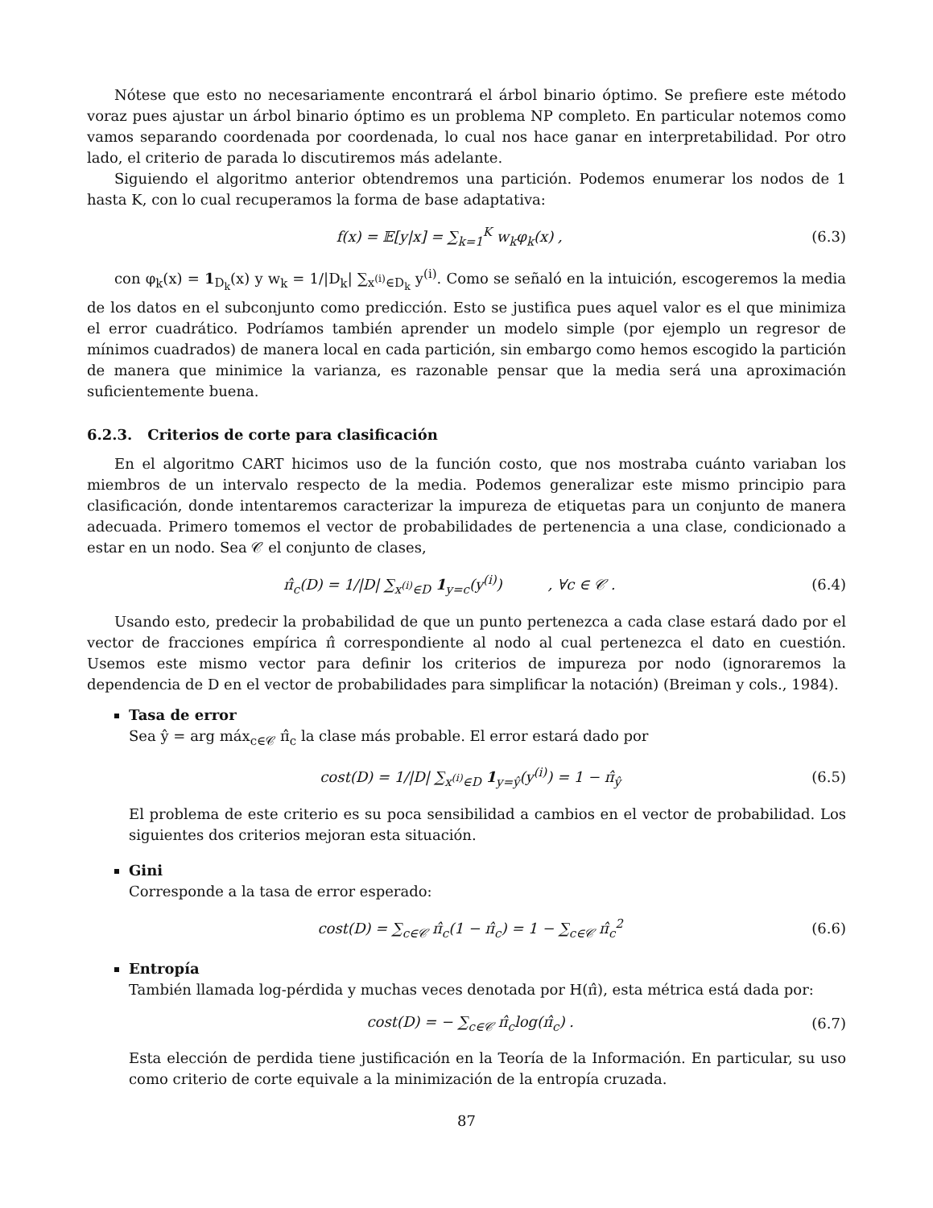Nótese que esto no necesariamente encontrará el árbol binario óptimo. Se prefiere este método voraz pues ajustar un árbol binario óptimo es un problema NP completo. En particular notemos como vamos separando coordenada por coordenada, lo cual nos hace ganar en interpretabilidad. Por otro lado, el criterio de parada lo discutiremos más adelante.
Siguiendo el algoritmo anterior obtendremos una partición. Podemos enumerar los nodos de 1 hasta K, con lo cual recuperamos la forma de base adaptativa:
f(x) = 𝔼[y|x] = ∑<sub>k=1</sub><sup>K</sup> w<sub>k</sub>φ<sub>k</sub>(x) , (6.3)
con φ<sub>k</sub>(x) = 1<sub>D<sub>k</sub></sub>(x) y w<sub>k</sub> = 1/|D<sub>k</sub>| ∑<sub>x<sup>(i)</sup>∈D<sub>k</sub></sub> y<sup>(i)</sup>. Como se señaló en la intuición, escogeremos la media de los datos en el subconjunto como predicción. Esto se justifica pues aquel valor es el que minimiza el error cuadrático. Podríamos también aprender un modelo simple (por ejemplo un regresor de mínimos cuadrados) de manera local en cada partición, sin embargo como hemos escogido la partición de manera que minimice la varianza, es razonable pensar que la media será una aproximación suficientemente buena.
6.2.3. Criterios de corte para clasificación
En el algoritmo CART hicimos uso de la función costo, que nos mostraba cuánto variaban los miembros de un intervalo respecto de la media. Podemos generalizar este mismo principio para clasificación, donde intentaremos caracterizar la impureza de etiquetas para un conjunto de manera adecuada. Primero tomemos el vector de probabilidades de pertenencia a una clase, condicionado a estar en un nodo. Sea 𝒞 el conjunto de clases,
π̂<sub>c</sub>(D) = 1/|D| ∑<sub>x<sup>(i)</sup>∈D</sub> 1<sub>y=c</sub>(y<sup>(i)</sup>) , ∀c ∈ 𝒞 . (6.4)
Usando esto, predecir la probabilidad de que un punto pertenezca a cada clase estará dado por el vector de fracciones empírica π̂ correspondiente al nodo al cual pertenezca el dato en cuestión. Usemos este mismo vector para definir los criterios de impureza por nodo (ignoraremos la dependencia de D en el vector de probabilidades para simplificar la notación) (Breiman y cols., 1984).
Tasa de error
Sea ŷ = arg máx<sub>c∈𝒞</sub> π̂<sub>c</sub> la clase más probable. El error estará dado por
cost(D) = 1/|D| ∑<sub>x<sup>(i)</sup>∈D</sub> 1<sub>y=ŷ</sub>(y<sup>(i)</sup>) = 1 − π̂<sub>ŷ</sub> (6.5)
El problema de este criterio es su poca sensibilidad a cambios en el vector de probabilidad. Los siguientes dos criterios mejoran esta situación.
Gini
Corresponde a la tasa de error esperado:
cost(D) = ∑<sub>c∈𝒞</sub> π̂<sub>c</sub>(1 − π̂<sub>c</sub>) = 1 − ∑<sub>c∈𝒞</sub> π̂<sub>c</sub><sup>2</sup> (6.6)
Entropía
También llamada log-pérdida y muchas veces denotada por H(π̂), esta métrica está dada por:
cost(D) = − ∑<sub>c∈𝒞</sub> π̂<sub>c</sub>log(π̂<sub>c</sub>) . (6.7)
Esta elección de perdida tiene justificación en la Teoría de la Información. En particular, su uso como criterio de corte equivale a la minimización de la entropía cruzada.
87